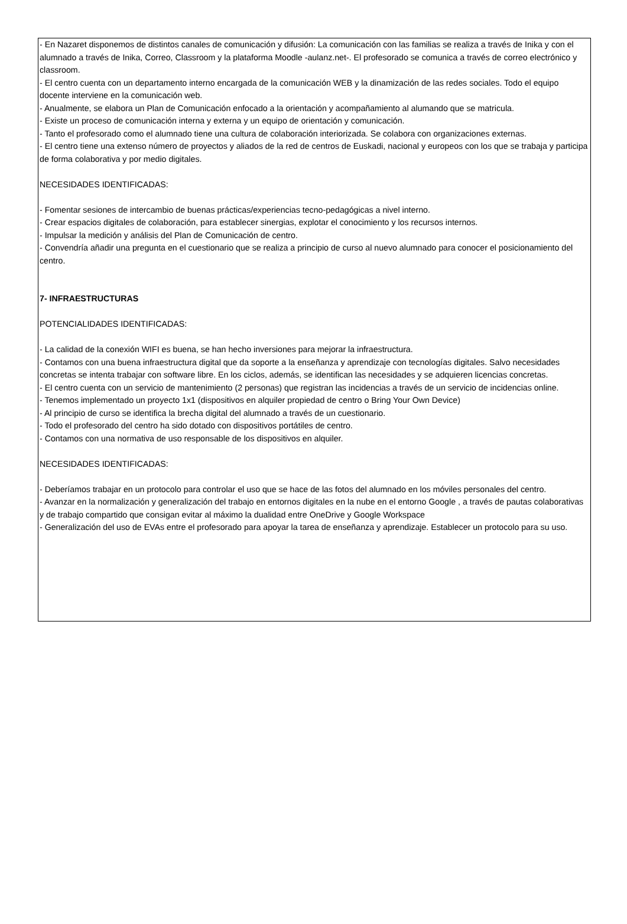- En Nazaret disponemos de distintos canales de comunicación y difusión: La comunicación con las familias se realiza a través de Inika y con el alumnado a través de Inika, Correo, Classroom y la plataforma Moodle -aulanz.net-. El profesorado se comunica a través de correo electrónico y classroom.
- El centro cuenta con un departamento interno encargada de la comunicación WEB y la dinamización de las redes sociales. Todo el equipo docente interviene en la comunicación web.
- Anualmente, se elabora un Plan de Comunicación enfocado a la orientación y acompañamiento al alumando que se matricula.
- Existe un proceso de comunicación interna y externa y un equipo de orientación y comunicación.
- Tanto el profesorado como el alumnado tiene una cultura de colaboración interiorizada. Se colabora con organizaciones externas.
- El centro tiene una extenso número de proyectos y aliados de la red de centros de Euskadi, nacional y europeos con los que se trabaja y participa de forma colaborativa y por medio digitales.
NECESIDADES IDENTIFICADAS:
- Fomentar sesiones de intercambio de buenas prácticas/experiencias tecno-pedagógicas a nivel interno.
- Crear espacios digitales de colaboración, para establecer sinergias, explotar el conocimiento y los recursos internos.
- Impulsar la medición y análisis del Plan de Comunicación de centro.
- Convendría añadir una pregunta en el cuestionario que se realiza a principio de curso al nuevo alumnado para conocer el posicionamiento del centro.
7- INFRAESTRUCTURAS
POTENCIALIDADES IDENTIFICADAS:
- La calidad de la conexión WIFI es buena, se han hecho inversiones para mejorar la infraestructura.
- Contamos con una buena infraestructura digital que da soporte a la enseñanza y aprendizaje con tecnologías digitales. Salvo necesidades concretas se intenta trabajar con software libre. En los ciclos, además, se identifican las necesidades y se adquieren licencias concretas.
- El centro cuenta con un servicio de mantenimiento (2 personas) que registran las incidencias a través de un servicio de incidencias online.
- Tenemos implementado un proyecto 1x1 (dispositivos en alquiler propiedad de centro o Bring Your Own Device)
- Al principio de curso se identifica la brecha digital del alumnado a través de un cuestionario.
- Todo el profesorado del centro ha sido dotado con dispositivos portátiles de centro.
- Contamos con una normativa de uso responsable de los dispositivos en alquiler.
NECESIDADES IDENTIFICADAS:
- Deberíamos trabajar en un protocolo para controlar el uso que se hace de las fotos del alumnado en los móviles personales del centro.
- Avanzar en la normalización y generalización del trabajo en entornos digitales en la nube en el entorno Google , a través de pautas colaborativas y de trabajo compartido que consigan evitar al máximo la dualidad entre OneDrive y Google Workspace
- Generalización del uso de EVAs entre el profesorado para apoyar la tarea de enseñanza y aprendizaje. Establecer un protocolo para su uso.